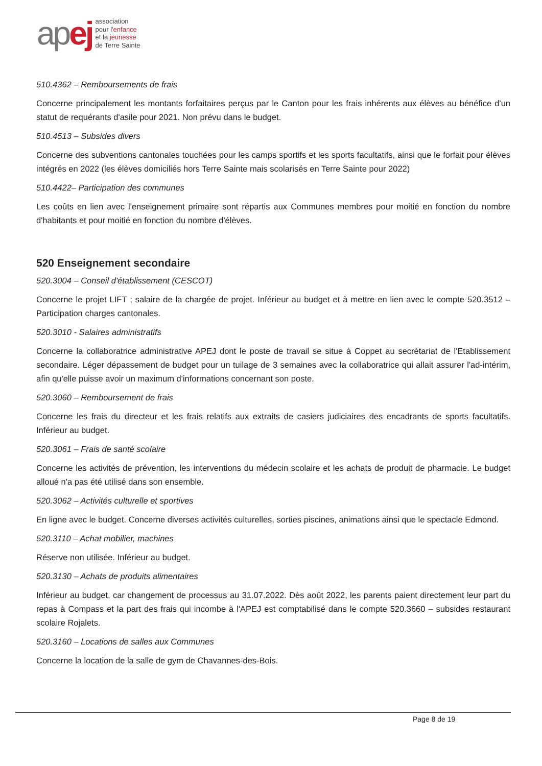ap ej
association
pour l'enfance
et la jeunesse
de Terre Sainte
510.4362 – Remboursements de frais
Concerne principalement les montants forfaitaires perçus par le Canton pour les frais inhérents aux élèves au bénéfice d'un statut de requérants d'asile pour 2021. Non prévu dans le budget.
510.4513 – Subsides divers
Concerne des subventions cantonales touchées pour les camps sportifs et les sports facultatifs, ainsi que le forfait pour élèves intégrés en 2022 (les élèves domiciliés hors Terre Sainte mais scolarisés en Terre Sainte pour 2022)
510.4422– Participation des communes
Les coûts en lien avec l'enseignement primaire sont répartis aux Communes membres pour moitié en fonction du nombre d'habitants et pour moitié en fonction du nombre d'élèves.
520 Enseignement secondaire
520.3004 – Conseil d'établissement (CESCOT)
Concerne le projet LIFT ; salaire de la chargée de projet. Inférieur au budget et à mettre en lien avec le compte 520.3512 – Participation charges cantonales.
520.3010 - Salaires administratifs
Concerne la collaboratrice administrative APEJ dont le poste de travail se situe à Coppet au secrétariat de l'Etablissement secondaire. Léger dépassement de budget pour un tuilage de 3 semaines avec la collaboratrice qui allait assurer l'ad-intérim, afin qu'elle puisse avoir un maximum d'informations concernant son poste.
520.3060 – Remboursement de frais
Concerne les frais du directeur et les frais relatifs aux extraits de casiers judiciaires des encadrants de sports facultatifs. Inférieur au budget.
520.3061 – Frais de santé scolaire
Concerne les activités de prévention, les interventions du médecin scolaire et les achats de produit de pharmacie. Le budget alloué n'a pas été utilisé dans son ensemble.
520.3062 – Activités culturelle et sportives
En ligne avec le budget. Concerne diverses activités culturelles, sorties piscines, animations ainsi que le spectacle Edmond.
520.3110 – Achat mobilier, machines
Réserve non utilisée. Inférieur au budget.
520.3130 – Achats de produits alimentaires
Inférieur au budget, car changement de processus au 31.07.2022. Dès août 2022, les parents paient directement leur part du repas à Compass et la part des frais qui incombe à l'APEJ est comptabilisé dans le compte 520.3660 – subsides restaurant scolaire Rojalets.
520.3160 – Locations de salles aux Communes
Concerne la location de la salle de gym de Chavannes-des-Bois.
Page 8 de 19